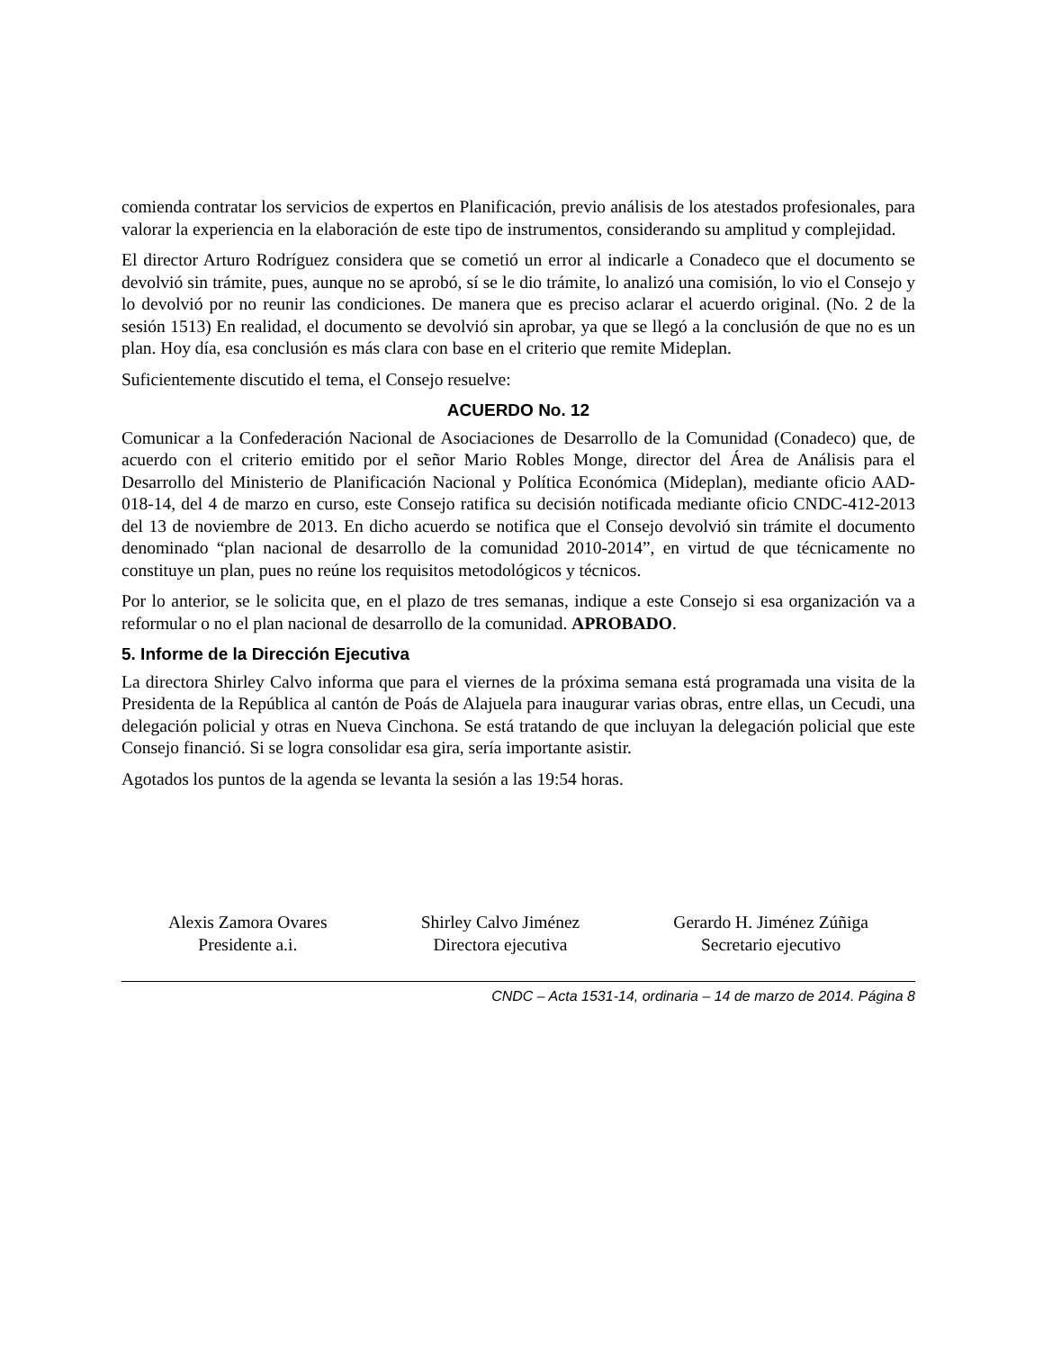comienda contratar los servicios de expertos en Planificación, previo análisis de los atestados profesionales, para valorar la experiencia en la elaboración de este tipo de instrumentos, considerando su amplitud y complejidad.
El director Arturo Rodríguez considera que se cometió un error al indicarle a Conadeco que el documento se devolvió sin trámite, pues, aunque no se aprobó, sí se le dio trámite, lo analizó una comisión, lo vio el Consejo y lo devolvió por no reunir las condiciones. De manera que es preciso aclarar el acuerdo original. (No. 2 de la sesión 1513) En realidad, el documento se devolvió sin aprobar, ya que se llegó a la conclusión de que no es un plan. Hoy día, esa conclusión es más clara con base en el criterio que remite Mideplan.
Suficientemente discutido el tema, el Consejo resuelve:
ACUERDO No. 12
Comunicar a la Confederación Nacional de Asociaciones de Desarrollo de la Comunidad (Conadeco) que, de acuerdo con el criterio emitido por el señor Mario Robles Monge, director del Área de Análisis para el Desarrollo del Ministerio de Planificación Nacional y Política Económica (Mideplan), mediante oficio AAD-018-14, del 4 de marzo en curso, este Consejo ratifica su decisión notificada mediante oficio CNDC-412-2013 del 13 de noviembre de 2013. En dicho acuerdo se notifica que el Consejo devolvió sin trámite el documento denominado “plan nacional de desarrollo de la comunidad 2010-2014”, en virtud de que técnicamente no constituye un plan, pues no reúne los requisitos metodológicos y técnicos.
Por lo anterior, se le solicita que, en el plazo de tres semanas, indique a este Consejo si esa organización va a reformular o no el plan nacional de desarrollo de la comunidad. APROBADO.
5. Informe de la Dirección Ejecutiva
La directora Shirley Calvo informa que para el viernes de la próxima semana está programada una visita de la Presidenta de la República al cantón de Poás de Alajuela para inaugurar varias obras, entre ellas, un Cecudi, una delegación policial y otras en Nueva Cinchona. Se está tratando de que incluyan la delegación policial que este Consejo financió. Si se logra consolidar esa gira, sería importante asistir.
Agotados los puntos de la agenda se levanta la sesión a las 19:54 horas.
Alexis Zamora Ovares
Presidente a.i.
Shirley Calvo Jiménez
Directora ejecutiva
Gerardo H. Jiménez Zúñiga
Secretario ejecutivo
CNDC – Acta 1531-14, ordinaria – 14 de marzo de 2014. Página 8